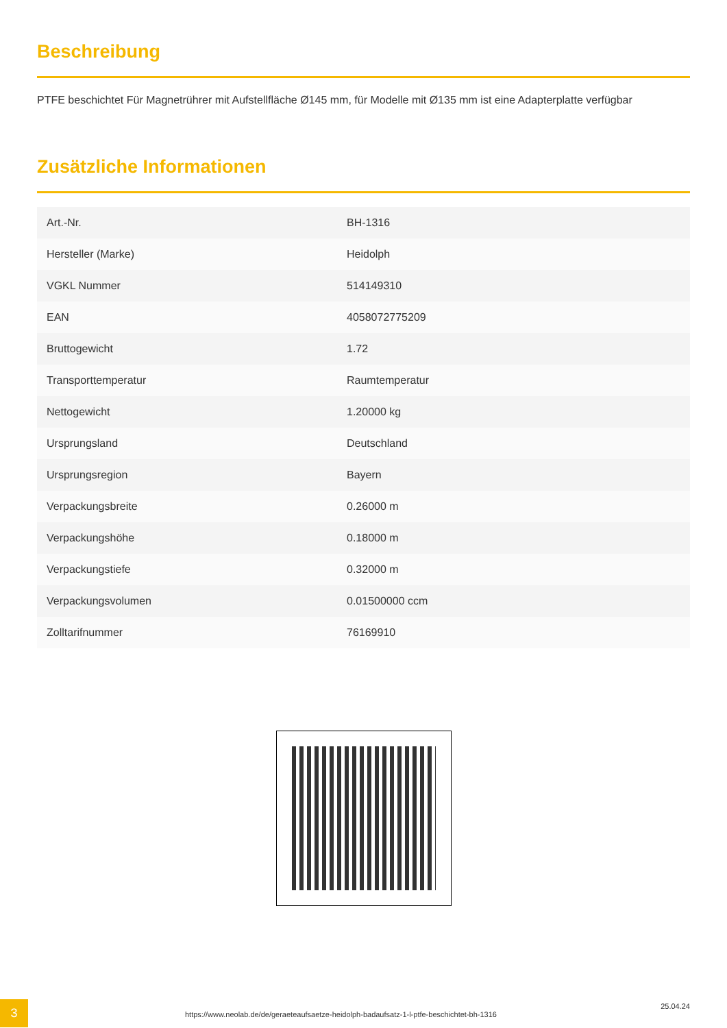Beschreibung
PTFE beschichtet Für Magnetrührer mit Aufstellfläche Ø145 mm, für Modelle mit Ø135 mm ist eine Adapterplatte verfügbar
Zusätzliche Informationen
| Art.-Nr. | BH-1316 |
| Hersteller (Marke) | Heidolph |
| VGKL Nummer | 514149310 |
| EAN | 4058072775209 |
| Bruttogewicht | 1.72 |
| Transporttemperatur | Raumtemperatur |
| Nettogewicht | 1.20000 kg |
| Ursprungsland | Deutschland |
| Ursprungsregion | Bayern |
| Verpackungsbreite | 0.26000 m |
| Verpackungshöhe | 0.18000 m |
| Verpackungstiefe | 0.32000 m |
| Verpackungsvolumen | 0.01500000 ccm |
| Zolltarifnummer | 76169910 |
3
https://www.neolab.de/de/geraeteaufsaetze-heidolph-badaufsatz-1-l-ptfe-beschichtet-bh-1316
25.04.24